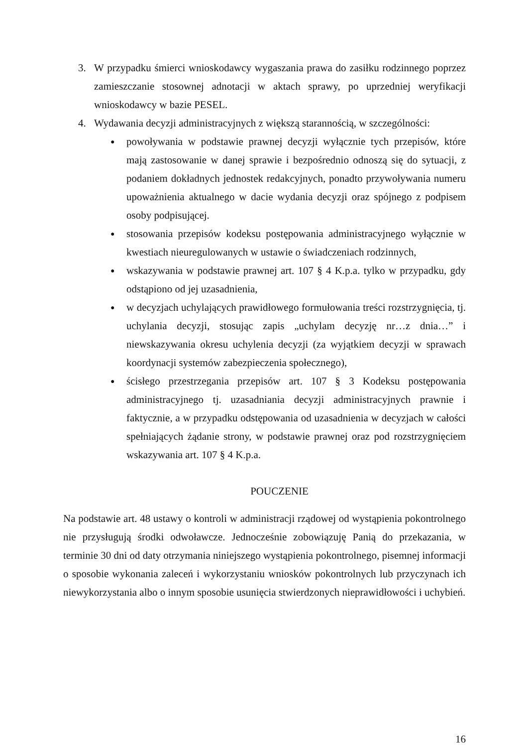3. W przypadku śmierci wnioskodawcy wygaszania prawa do zasiłku rodzinnego poprzez zamieszczanie stosownej adnotacji w aktach sprawy, po uprzedniej weryfikacji wnioskodawcy w bazie PESEL.
4. Wydawania decyzji administracyjnych z większą starannością, w szczególności:
●
powoływania w podstawie prawnej decyzji wyłącznie tych przepisów, które mają zastosowanie w danej sprawie i bezpośrednio odnoszą się do sytuacji, z podaniem dokładnych jednostek redakcyjnych, ponadto przywoływania numeru upoważnienia aktualnego w dacie wydania decyzji oraz spójnego z podpisem osoby podpisującej.
●
stosowania przepisów kodeksu postępowania administracyjnego wyłącznie w kwestiach nieuregulowanych w ustawie o świadczeniach rodzinnych,
●
wskazywania w podstawie prawnej art. 107 § 4 K.p.a. tylko w przypadku, gdy odstąpiono od jej uzasadnienia,
●
w decyzjach uchylających prawidłowego formułowania treści rozstrzygnięcia, tj. uchylania decyzji, stosując zapis „uchylam decyzję nr…z dnia…” i niewskazywania okresu uchylenia decyzji (za wyjątkiem decyzji w sprawach koordynacji systemów zabezpieczenia społecznego),
●
ścisłego przestrzegania przepisów art. 107 § 3 Kodeksu postępowania administracyjnego tj. uzasadniania decyzji administracyjnych prawnie i faktycznie, a w przypadku odstępowania od uzasadnienia w decyzjach w całości spełniających żądanie strony, w podstawie prawnej oraz pod rozstrzygnięciem wskazywania art. 107 § 4 K.p.a.
POUCZENIE
Na podstawie art. 48 ustawy o kontroli w administracji rządowej od wystąpienia pokontrolnego nie przysługują środki odwoławcze. Jednocześnie zobowiązuję Panią do przekazania, w terminie 30 dni od daty otrzymania niniejszego wystąpienia pokontrolnego, pisemnej informacji o sposobie wykonania zaleceń i wykorzystaniu wniosków pokontrolnych lub przyczynach ich niewykorzystania albo o innym sposobie usunięcia stwierdzonych nieprawidłowości i uchybień.
16